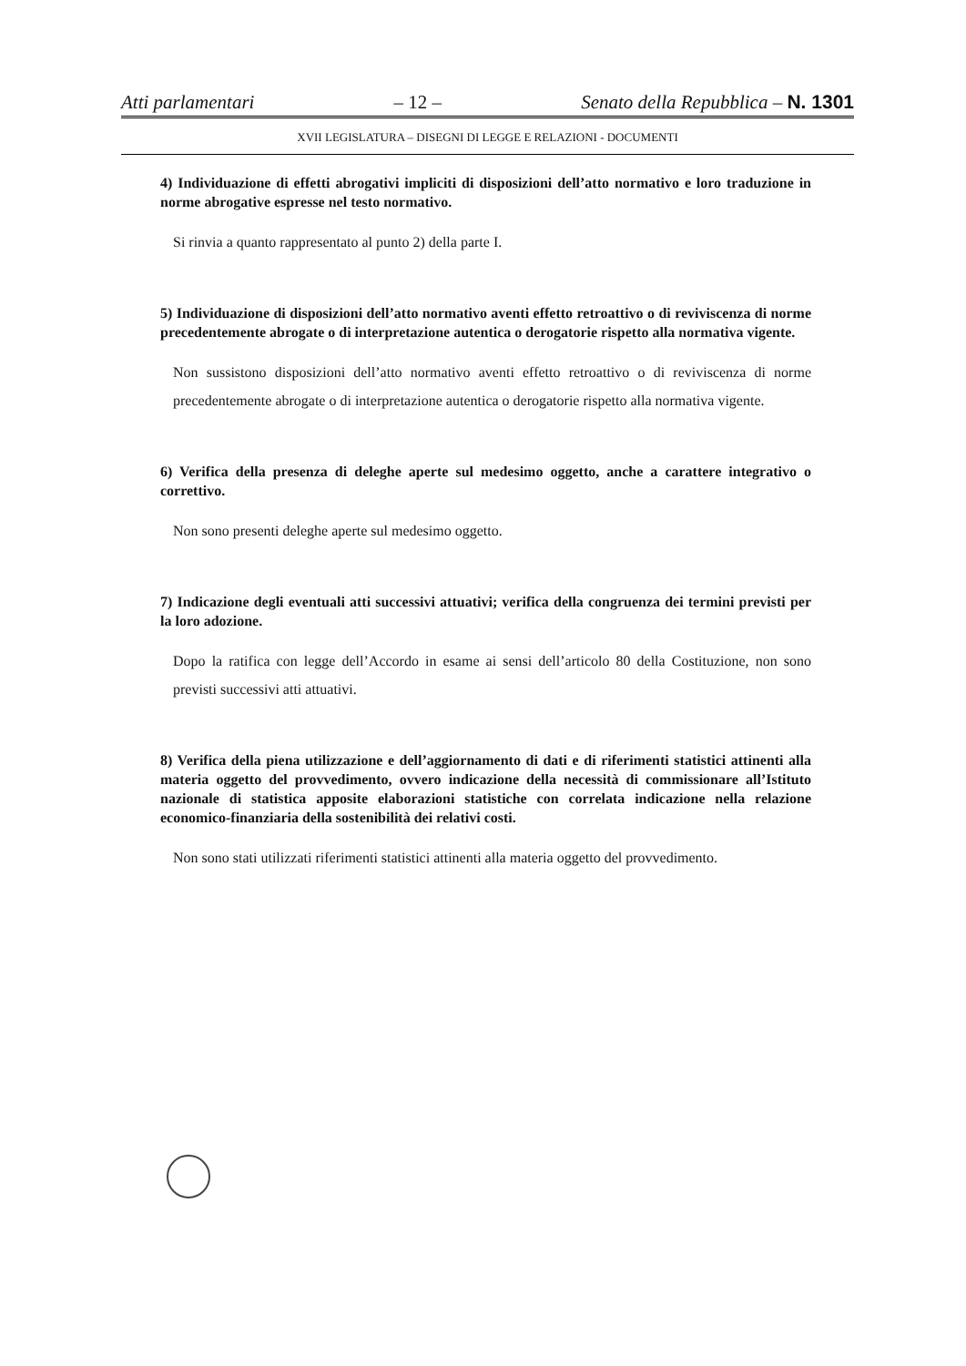Atti parlamentari – 12 – Senato della Repubblica – N. 1301
XVII LEGISLATURA – DISEGNI DI LEGGE E RELAZIONI - DOCUMENTI
4) Individuazione di effetti abrogativi impliciti di disposizioni dell’atto normativo e loro traduzione in norme abrogative espresse nel testo normativo.
Si rinvia a quanto rappresentato al punto 2) della parte I.
5) Individuazione di disposizioni dell’atto normativo aventi effetto retroattivo o di reviviscenza di norme precedentemente abrogate o di interpretazione autentica o derogatorie rispetto alla normativa vigente.
Non sussistono disposizioni dell’atto normativo aventi effetto retroattivo o di reviviscenza di norme precedentemente abrogate o di interpretazione autentica o derogatorie rispetto alla normativa vigente.
6) Verifica della presenza di deleghe aperte sul medesimo oggetto, anche a carattere integrativo o correttivo.
Non sono presenti deleghe aperte sul medesimo oggetto.
7) Indicazione degli eventuali atti successivi attuativi; verifica della congruenza dei termini previsti per la loro adozione.
Dopo la ratifica con legge dell’Accordo in esame ai sensi dell’articolo 80 della Costituzione, non sono previsti successivi atti attuativi.
8) Verifica della piena utilizzazione e dell’aggiornamento di dati e di riferimenti statistici attinenti alla materia oggetto del provvedimento, ovvero indicazione della necessità di commissionare all’Istituto nazionale di statistica apposite elaborazioni statistiche con correlata indicazione nella relazione economico-finanziaria della sostenibilità dei relativi costi.
Non sono stati utilizzati riferimenti statistici attinenti alla materia oggetto del provvedimento.